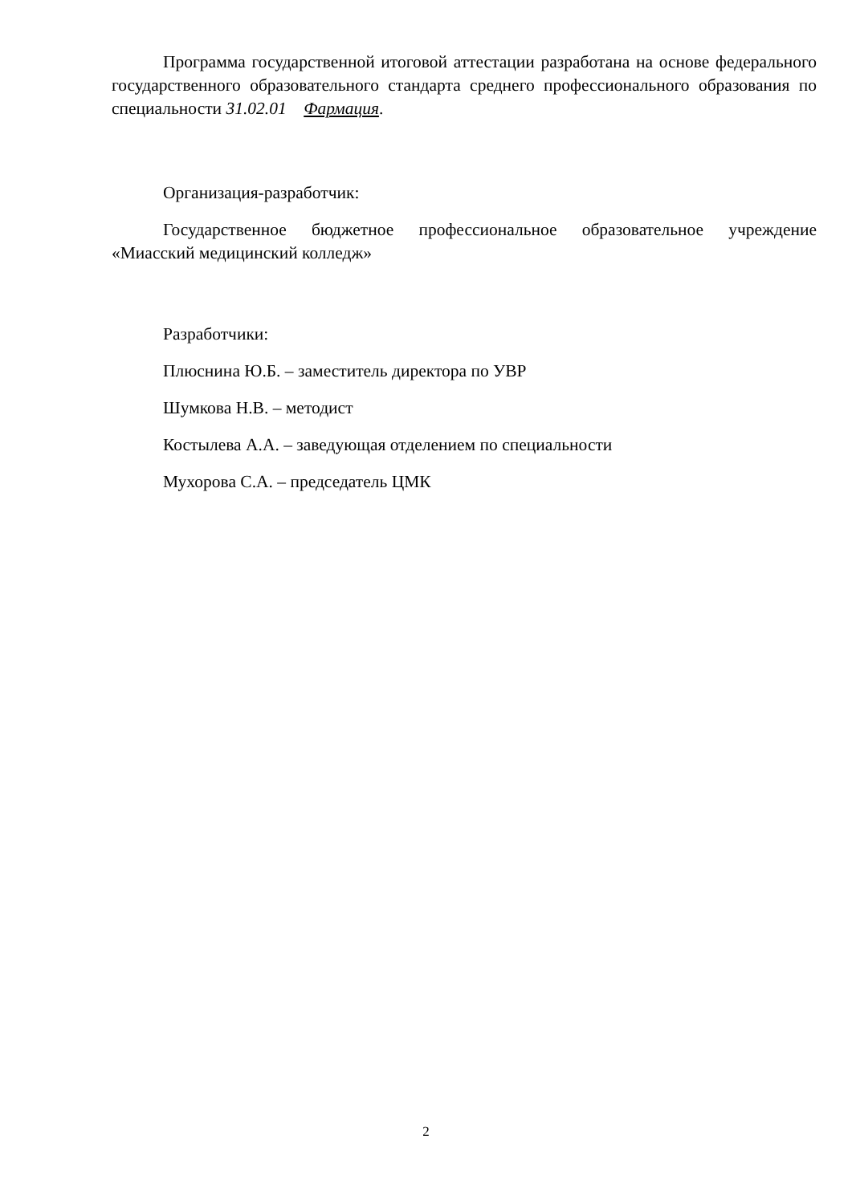Программа государственной итоговой аттестации разработана на основе федерального государственного образовательного стандарта среднего профессионального образования по специальности 31.02.01 Фармация.
Организация-разработчик:
Государственное бюджетное профессиональное образовательное учреждение «Миасский медицинский колледж»
Разработчики:
Плюснина Ю.Б. – заместитель директора по УВР
Шумкова Н.В. – методист
Костылева А.А. – заведующая отделением по специальности
Мухорова С.А. – председатель ЦМК
2